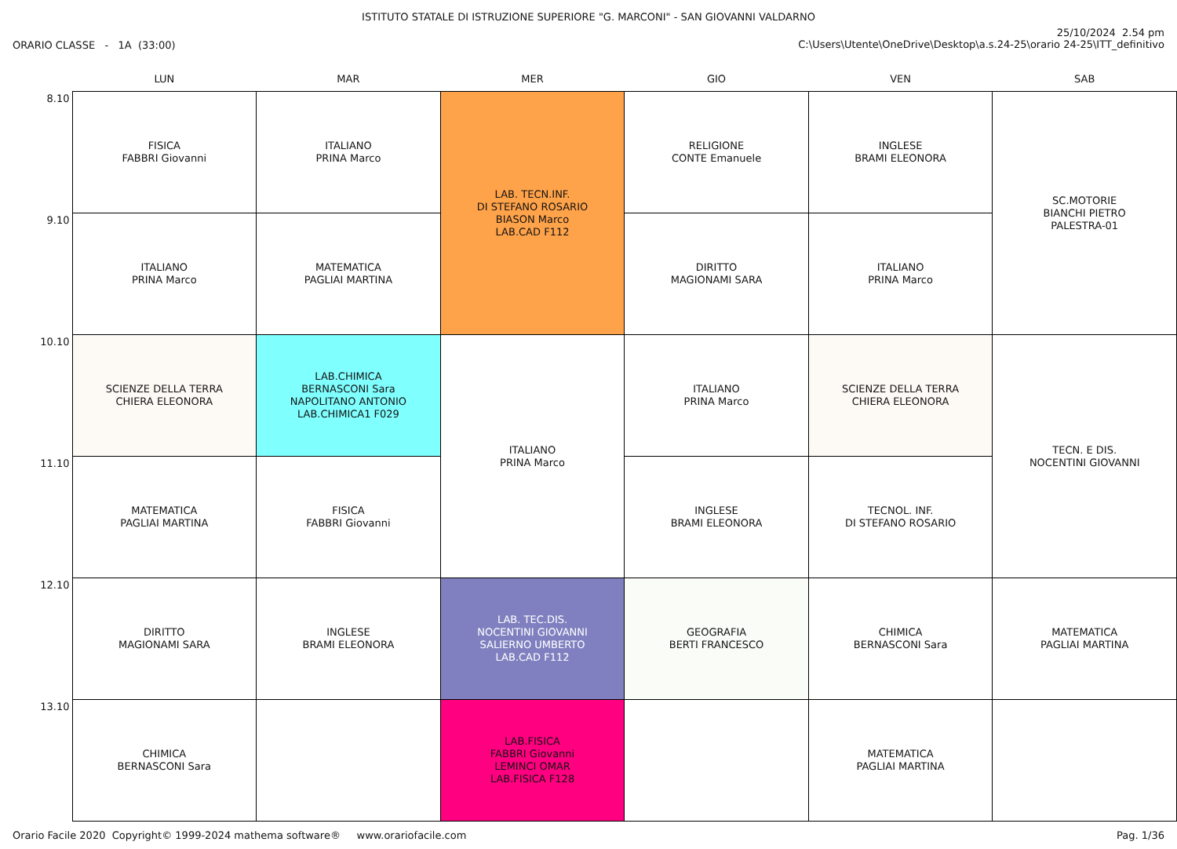ISTITUTO STATALE DI ISTRUZIONE SUPERIORE "G. MARCONI" - SAN GIOVANNI VALDARNO
ORARIO CLASSE - 1A (33:00)
25/10/2024 2.54 pm
C:\Users\Utente\OneDrive\Desktop\a.s.24-25\orario 24-25\ITT_definitivo
| | LUN | MAR | MER | GIO | VEN | SAB |
| --- | --- | --- | --- | --- | --- | --- |
| 8.10 | FISICA FABBRI Giovanni | ITALIANO PRINA Marco | LAB. TECN.INF. DI STEFANO ROSARIO BIASON Marco LAB.CAD F112 | RELIGIONE CONTE Emanuele | INGLESE BRAMI ELEONORA | SC.MOTORIE BIANCHI PIETRO PALESTRA-01 |
| 9.10 | ITALIANO PRINA Marco | MATEMATICA PAGLIAI MARTINA | | DIRITTO MAGIONAMI SARA | ITALIANO PRINA Marco | |
| 10.10 | SCIENZE DELLA TERRA CHIERA ELEONORA | LAB.CHIMICA BERNASCONI Sara NAPOLITANO ANTONIO LAB.CHIMICA1 F029 | ITALIANO PRINA Marco | ITALIANO PRINA Marco | SCIENZE DELLA TERRA CHIERA ELEONORA | TECN. E DIS. NOCENTINI GIOVANNI |
| 11.10 | MATEMATICA PAGLIAI MARTINA | FISICA FABBRI Giovanni | | INGLESE BRAMI ELEONORA | TECNOL. INF. DI STEFANO ROSARIO | |
| 12.10 | DIRITTO MAGIONAMI SARA | INGLESE BRAMI ELEONORA | LAB. TEC.DIS. NOCENTINI GIOVANNI SALIERNO UMBERTO LAB.CAD F112 | GEOGRAFIA BERTI FRANCESCO | CHIMICA BERNASCONI Sara | MATEMATICA PAGLIAI MARTINA |
| 13.10 | CHIMICA BERNASCONI Sara | | LAB.FISICA FABBRI Giovanni LEMINCI OMAR LAB.FISICA F128 | | MATEMATICA PAGLIAI MARTINA | |
Orario Facile 2020 Copyright© 1999-2024 mathema software® www.orariofacile.com
Pag. 1/36